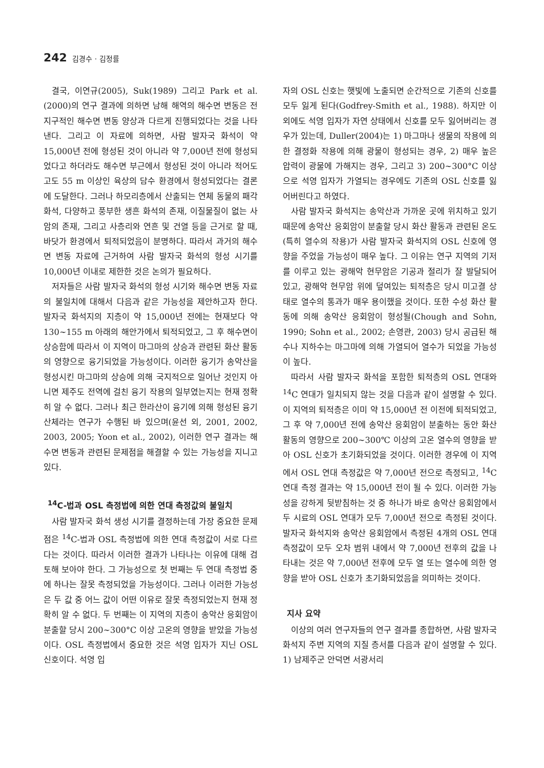242 김경수 · 김정률
결국, 이연규(2005), Suk(1989) 그리고 Park et al. (2000)의 연구 결과에 의하면 남해 해역의 해수면 변동은 전지구적인 해수면 변동 양상과 다르게 진행되었다는 것을 나타낸다. 그리고 이 자료에 의하면, 사람 발자국 화석이 약 15,000년 전에 형성된 것이 아니라 약 7,000년 전에 형성되었다고 하더라도 해수면 부근에서 형성된 것이 아니라 적어도 고도 55 m 이상인 육상의 담수 환경에서 형성되었다는 결론에 도달한다. 그러나 하모리층에서 산출되는 연체 동물의 패각 화석, 다양하고 풍부한 생흔 화석의 존재, 이질물질이 없는 사암의 존재, 그리고 사층리와 연흔 및 건열 등을 근거로 할 때, 바닷가 환경에서 퇴적되었음이 분명하다. 따라서 과거의 해수면 변동 자료에 근거하여 사람 발자국 화석의 형성 시기를 10,000년 이내로 제한한 것은 논의가 필요하다.
저자들은 사람 발자국 화석의 형성 시기와 해수면 변동 자료의 불일치에 대해서 다음과 같은 가능성을 제안하고자 한다. 발자국 화석지의 지층이 약 15,000년 전에는 현재보다 약 130~155 m 아래의 해안가에서 퇴적되었고, 그 후 해수면이 상승함에 따라서 이 지역이 마그마의 상승과 관련된 화산 활동의 영향으로 융기되었을 가능성이다. 이러한 융기가 송악산을 형성시킨 마그마의 상승에 의해 국지적으로 일어난 것인지 아니면 제주도 전역에 걸친 융기 작용의 일부였는지는 현재 정확히 알 수 없다. 그러나 최근 한라산이 융기에 의해 형성된 융기 산체라는 연구가 수행된 바 있으며(윤선 외, 2001, 2002, 2003, 2005; Yoon et al., 2002), 이러한 연구 결과는 해수면 변동과 관련된 문제점을 해결할 수 있는 가능성을 지니고 있다.
<sup>14</sup>C-법과 OSL 측정법에 의한 연대 측정값의 불일치
사람 발자국 화석 생성 시기를 결정하는데 가장 중요한 문제점은 <sup>14</sup>C-법과 OSL 측정법에 의한 연대 측정값이 서로 다르다는 것이다. 따라서 이러한 결과가 나타나는 이유에 대해 검토해 보아야 한다. 그 가능성으로 첫 번째는 두 연대 측정법 중에 하나는 잘못 측정되었을 가능성이다. 그러나 이러한 가능성은 두 값 중 어느 값이 어떤 이유로 잘못 측정되었는지 현재 정확히 알 수 없다. 두 번째는 이 지역의 지층이 송악산 응회암이 분출할 당시 200~300°C 이상 고온의 영향을 받았을 가능성이다. OSL 측정법에서 중요한 것은 석영 입자가 지닌 OSL 신호이다. 석영 입
자의 OSL 신호는 햇빛에 노출되면 순간적으로 기존의 신호를 모두 잃게 된다(Godfrey-Smith et al., 1988). 하지만 이외에도 석영 입자가 자연 상태에서 신호를 모두 잃어버리는 경우가 있는데, Duller(2004)는 1) 마그마나 생물의 작용에 의한 결정화 작용에 의해 광물이 형성되는 경우, 2) 매우 높은 압력이 광물에 가해지는 경우, 그리고 3) 200~300°C 이상으로 석영 입자가 가열되는 경우에도 기존의 OSL 신호를 잃어버린다고 하였다.
사람 발자국 화석지는 송악산과 가까운 곳에 위치하고 있기 때문에 송악산 응회암이 분출할 당시 화산 활동과 관련된 온도(특히 열수의 작용)가 사람 발자국 화석지의 OSL 신호에 영향을 주었을 가능성이 매우 높다. 그 이유는 연구 지역의 기저를 이루고 있는 광해악 현무암은 기공과 절리가 잘 발달되어 있고, 광해악 현무암 위에 덮여있는 퇴적층은 당시 미고결 상태로 열수의 통과가 매우 용이했을 것이다. 또한 수성 화산 활동에 의해 송악산 응회암이 형성될(Chough and Sohn, 1990; Sohn et al., 2002; 손영관, 2003) 당시 공급된 해수나 지하수는 마그마에 의해 가열되어 열수가 되었을 가능성이 높다.
따라서 사람 발자국 화석을 포함한 퇴적층의 OSL 연대와 <sup>14</sup>C 연대가 일치되지 않는 것을 다음과 같이 설명할 수 있다. 이 지역의 퇴적층은 이미 약 15,000년 전 이전에 퇴적되었고, 그 후 약 7,000년 전에 송악산 응회암이 분출하는 동안 화산 활동의 영향으로 200~300℃ 이상의 고온 열수의 영향을 받아 OSL 신호가 초기화되었을 것이다. 이러한 경우에 이 지역에서 OSL 연대 측정값은 약 7,000년 전으로 측정되고, <sup>14</sup>C 연대 측정 결과는 약 15,000년 전이 될 수 있다. 이러한 가능성을 강하게 뒷받침하는 것 중 하나가 바로 송악산 응회암에서 두 시료의 OSL 연대가 모두 7,000년 전으로 측정된 것이다. 발자국 화석지와 송악산 응회암에서 측정된 4개의 OSL 연대 측정값이 모두 오차 범위 내에서 약 7,000년 전후의 값을 나타내는 것은 약 7,000년 전후에 모두 열 또는 열수에 의한 영향을 받아 OSL 신호가 초기화되었음을 의미하는 것이다.
지사 요약
이상의 여러 연구자들의 연구 결과를 종합하면, 사람 발자국 화석지 주변 지역의 지질 층서를 다음과 같이 설명할 수 있다. 1) 남제주군 안덕면 서광서리